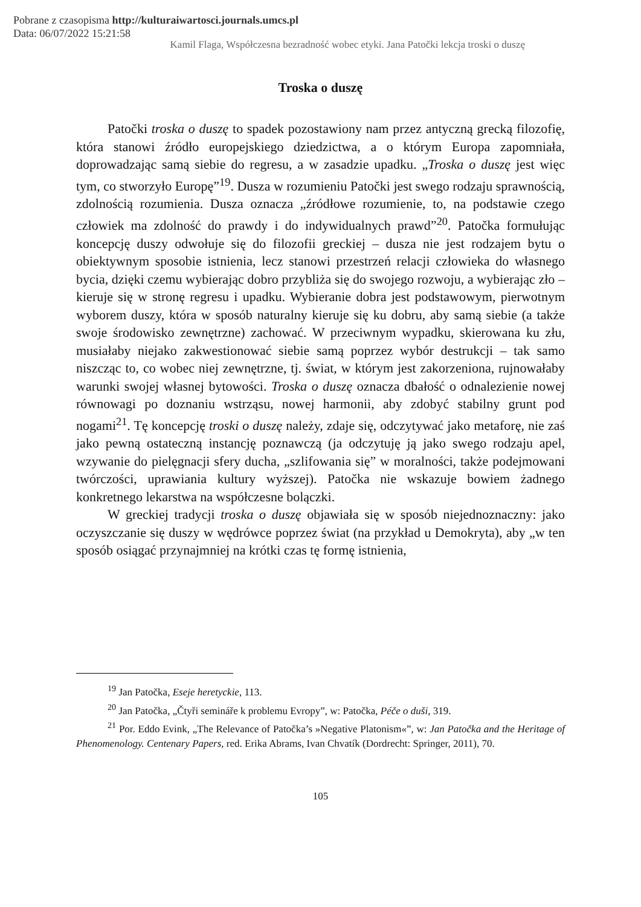Pobrane z czasopisma http://kulturaiwartosci.journals.umcs.pl
Data: 06/07/2022 15:21:58
Kamil Flaga, Współczesna bezradność wobec etyki. Jana Patočki lekcja troski o duszę
Troska o duszę
Patočki troska o duszę to spadek pozostawiony nam przez antyczną grecką filozofię, która stanowi źródło europejskiego dziedzictwa, a o którym Europa zapomniała, doprowadzając samą siebie do regresu, a w zasadzie upadku. „Troska o duszę jest więc tym, co stworzyło Europę”<sup>19</sup>. Dusza w rozumieniu Patočki jest swego rodzaju sprawnością, zdolnością rozumienia. Dusza oznacza „źródłowe rozumienie, to, na podstawie czego człowiek ma zdolność do prawdy i do indywidualnych prawd”<sup>20</sup>. Patočka formułując koncepcję duszy odwołuje się do filozofii greckiej – dusza nie jest rodzajem bytu o obiektywnym sposobie istnienia, lecz stanowi przestrzeń relacji człowieka do własnego bycia, dzięki czemu wybierając dobro przybliża się do swojego rozwoju, a wybierając zło – kieruje się w stronę regresu i upadku. Wybieranie dobra jest podstawowym, pierwotnym wyborem duszy, która w sposób naturalny kieruje się ku dobru, aby samą siebie (a także swoje środowisko zewnętrzne) zachować. W przeciwnym wypadku, skierowana ku złu, musiałaby niejako zakwestionować siebie samą poprzez wybór destrukcji – tak samo niszcząc to, co wobec niej zewnętrzne, tj. świat, w którym jest zakorzeniona, rujnowałaby warunki swojej własnej bytowości. Troska o duszę oznacza dbałość o odnalezienie nowej równowagi po doznaniu wstrząsu, nowej harmonii, aby zdobyć stabilny grunt pod nogami<sup>21</sup>. Tę koncepcję troski o duszę należy, zdaje się, odczytywać jako metaforę, nie zaś jako pewną ostateczną instancję poznawczą (ja odczytuję ją jako swego rodzaju apel, wzywanie do pielęgnacji sfery ducha, „szlifowania się” w moralności, także podejmowani twórczości, uprawiania kultury wyższej). Patočka nie wskazuje bowiem żadnego konkretnego lekarstwa na współczesne bolączki.
W greckiej tradycji troska o duszę objawiała się w sposób niejednoznaczny: jako oczyszczanie się duszy w wędrówce poprzez świat (na przykład u Demokryta), aby „w ten sposób osiągać przynajmniej na krótki czas tę formę istnienia,
<sup>19</sup> Jan Patočka, Eseje heretyckie, 113.
<sup>20</sup> Jan Patočka, „Čtyři semináře k problemu Evropy”, w: Patočka, Péče o duši, 319.
<sup>21</sup> Por. Eddo Evink, „The Relevance of Patočka’s »Negative Platonism«”, w: Jan Patočka and the Heritage of Phenomenology. Centenary Papers, red. Erika Abrams, Ivan Chvatík (Dordrecht: Springer, 2011), 70.
105